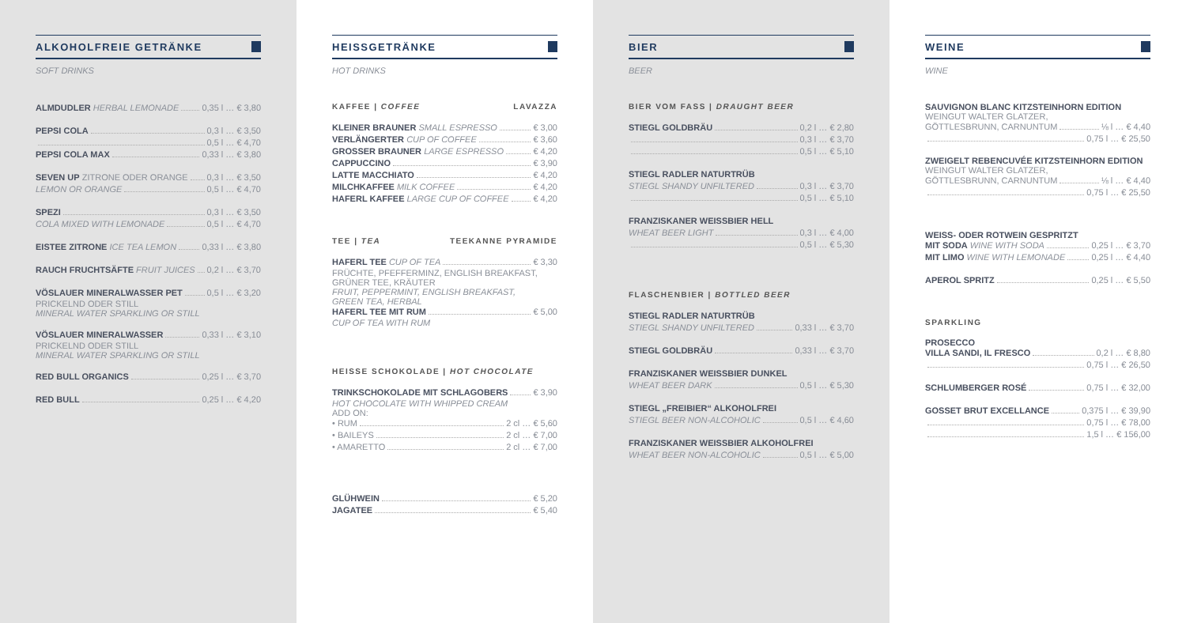ALKOHOLFREIE GETRÄNKE
SOFT DRINKS
ALMDUDLER HERBAL LEMONADE 0,35 l … € 3,80
PEPSI COLA 0,3 l … € 3,50
0,5 l … € 4,70
PEPSI COLA MAX 0,33 l … € 3,80
SEVEN UP ZITRONE ODER ORANGE 0,3 l … € 3,50
LEMON OR ORANGE 0,5 l … € 4,70
SPEZI 0,3 l … € 3,50
COLA MIXED WITH LEMONADE 0,5 l … € 4,70
EISTEE ZITRONE ICE TEA LEMON 0,33 l … € 3,80
RAUCH FRUCHTSÄFTE FRUIT JUICES 0,2 l … € 3,70
VÖSLAUER MINERALWASSER PET 0,5 l … € 3,20
PRICKELND ODER STILL
MINERAL WATER SPARKLING OR STILL
VÖSLAUER MINERALWASSER 0,33 l … € 3,10
PRICKELND ODER STILL
MINERAL WATER SPARKLING OR STILL
RED BULL ORGANICS 0,25 l … € 3,70
RED BULL 0,25 l … € 4,20
HEISSGETRÄNKE
HOT DRINKS
KAFFEE | COFFEE LAVAZZA
KLEINER BRAUNER SMALL ESPRESSO € 3,00
VERLÄNGERTER CUP OF COFFEE € 3,60
GROSSER BRAUNER LARGE ESPRESSO € 4,20
CAPPUCCINO € 3,90
LATTE MACCHIATO € 4,20
MILCHKAFFEE MILK COFFEE € 4,20
HAFERL KAFFEE LARGE CUP OF COFFEE € 4,20
TEE | TEA TEEKANNE PYRAMIDE
HAFERL TEE CUP OF TEA € 3,30
FRÜCHTE, PFEFFERMINZ, ENGLISH BREAKFAST,
GRÜNER TEE, KRÄUTER
FRUIT, PEPPERMINT, ENGLISH BREAKFAST,
GREEN TEA, HERBAL
HAFERL TEE MIT RUM € 5,00
CUP OF TEA WITH RUM
HEISSE SCHOKOLADE | HOT CHOCOLATE
TRINKSCHOKOLADE MIT SCHLAGOBERS € 3,90
HOT CHOCOLATE WITH WHIPPED CREAM
ADD ON:
• RUM 2 cl … € 5,60
• BAILEYS 2 cl … € 7,00
• AMARETTO 2 cl … € 7,00
GLÜHWEIN € 5,20
JAGATEE € 5,40
BIER
BEER
BIER VOM FASS | DRAUGHT BEER
STIEGL GOLDBRÄU 0,2 l … € 2,80
0,3 l … € 3,70
0,5 l … € 5,10
STIEGL RADLER NATURTRÜB
STIEGL SHANDY UNFILTERED 0,3 l … € 3,70
0,5 l … € 5,10
FRANZISKANER WEISSBIER HELL
WHEAT BEER LIGHT 0,3 l … € 4,00
0,5 l … € 5,30
FLASCHENBIER | BOTTLED BEER
STIEGL RADLER NATURTRÜB
STIEGL SHANDY UNFILTERED 0,33 l … € 3,70
STIEGL GOLDBRÄU 0,33 l … € 3,70
FRANZISKANER WEISSBIER DUNKEL
WHEAT BEER DARK 0,5 l … € 5,30
STIEGL „FREIBIER“ ALKOHOLFREI
STIEGL BEER NON-ALCOHOLIC 0,5 l … € 4,60
FRANZISKANER WEISSBIER ALKOHOLFREI
WHEAT BEER NON-ALCOHOLIC 0,5 l … € 5,00
WEINE
WINE
SAUVIGNON BLANC KITZSTEINHORN EDITION
WEINGUT WALTER GLATZER,
GÖTTLESBRUNN, CARNUNTUM ⅛ l … € 4,40
0,75 l … € 25,50
ZWEIGELT REBENCUVÉE KITZSTEINHORN EDITION
WEINGUT WALTER GLATZER,
GÖTTLESBRUNN, CARNUNTUM ⅛ l … € 4,40
0,75 l … € 25,50
WEISS- ODER ROTWEIN GESPRITZT
MIT SODA WINE WITH SODA 0,25 l … € 3,70
MIT LIMO WINE WITH LEMONADE 0,25 l … € 4,40
APEROL SPRITZ 0,25 l … € 5,50
SPARKLING
PROSECCO
VILLA SANDI, IL FRESCO 0,2 l … € 8,80
0,75 l … € 26,50
SCHLUMBERGER ROSÉ 0,75 l … € 32,00
GOSSET BRUT EXCELLANCE 0,375 l … € 39,90
0,75 l … € 78,00
1,5 l … € 156,00